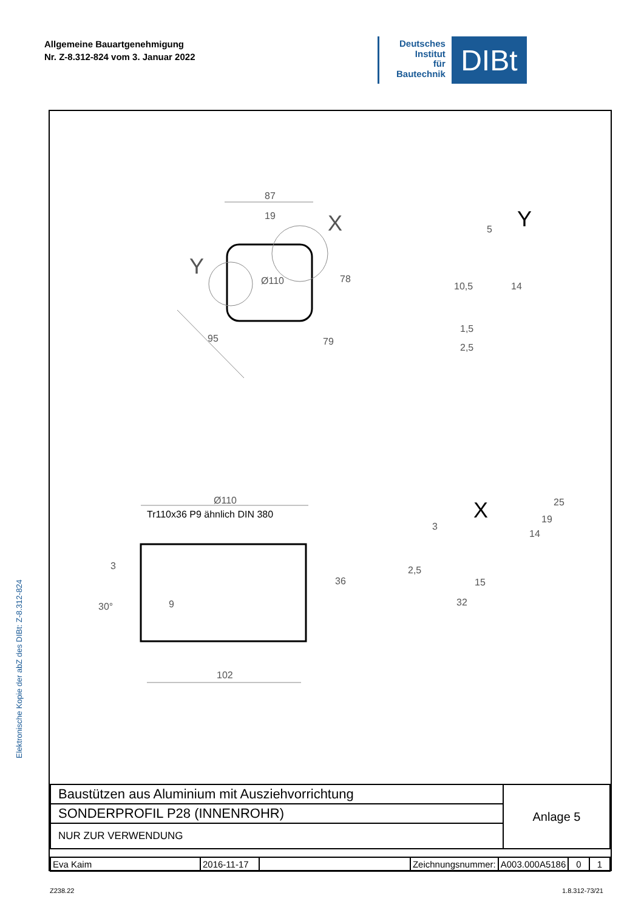Allgemeine Bauartgenehmigung
Nr. Z-8.312-824 vom 3. Januar 2022
Deutsches
Institut
für
Bautechnik
DIBt
Elektronische Kopie der abZ des DIBt: Z-8.312-824
87
19
X
Y
Ø110
78
95
79
Y
5
10,5
14
1,5
2,5
Ø110
Tr110x36 P9 ähnlich DIN 380
3
30°
9
36
102
X
3
2,5
25
19
14
15
32
| Baustützen aus Aluminium mit Ausziehvorrichtung | Anlage 5 |
| SONDERPROFIL P28 (INNENROHR) | |
| NUR ZUR VERWENDUNG | |
| Eva Kaim | 2016-11-17 | | Zeichnungsnummer: | A003.000A5186 | 0 | 1 |
Z238.22 1.8.312-73/21